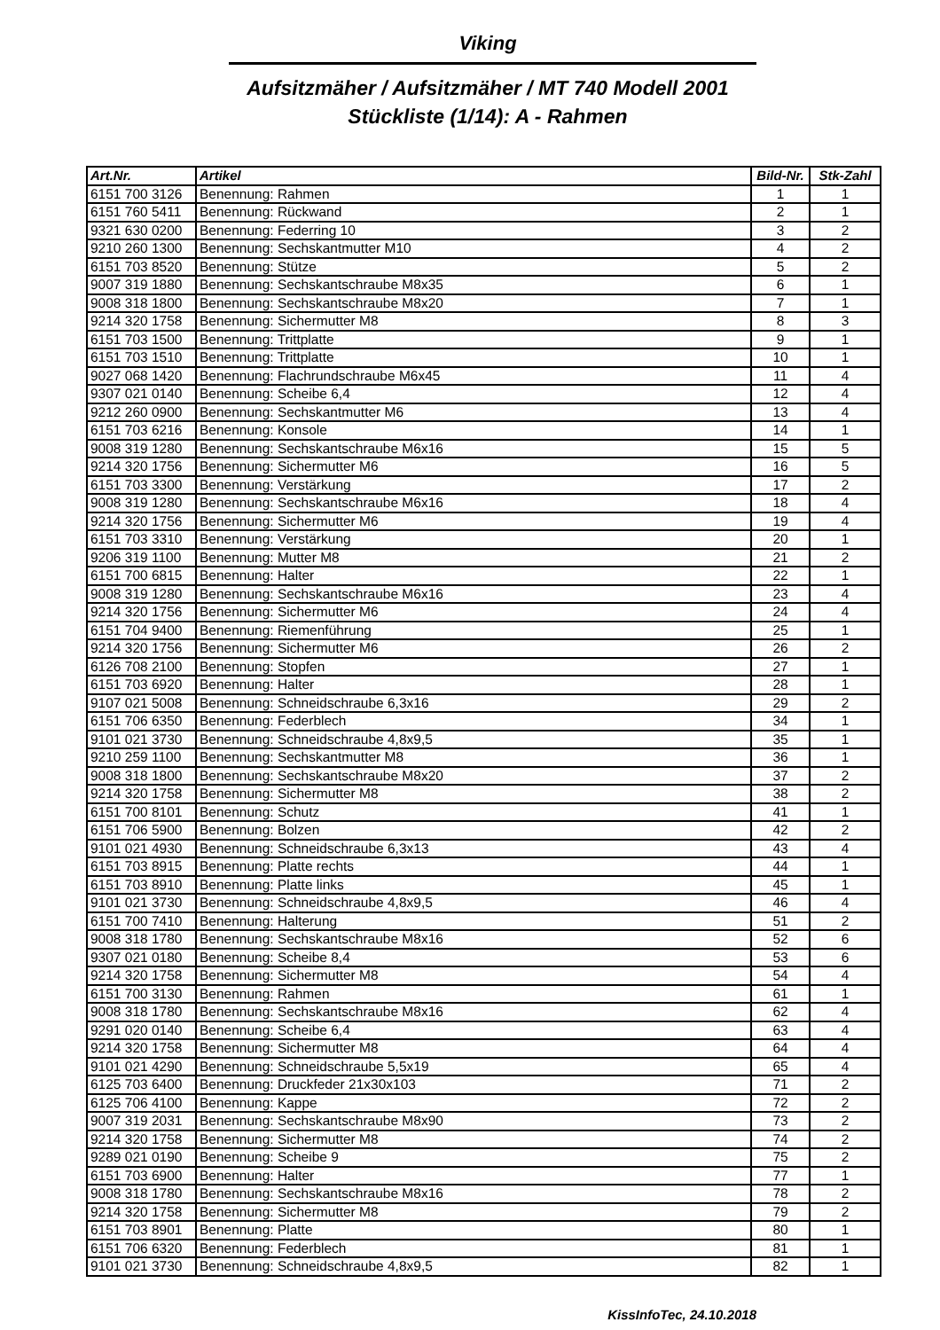Viking
Aufsitzmäher / Aufsitzmäher / MT 740 Modell 2001
Stückliste (1/14): A - Rahmen
| Art.Nr. | Artikel | Bild-Nr. | Stk-Zahl |
| --- | --- | --- | --- |
| 6151 700 3126 | Benennung: Rahmen | 1 | 1 |
| 6151 760 5411 | Benennung: Rückwand | 2 | 1 |
| 9321 630 0200 | Benennung: Federring 10 | 3 | 2 |
| 9210 260 1300 | Benennung: Sechskantmutter M10 | 4 | 2 |
| 6151 703 8520 | Benennung: Stütze | 5 | 2 |
| 9007 319 1880 | Benennung: Sechskantschraube M8x35 | 6 | 1 |
| 9008 318 1800 | Benennung: Sechskantschraube M8x20 | 7 | 1 |
| 9214 320 1758 | Benennung: Sichermutter M8 | 8 | 3 |
| 6151 703 1500 | Benennung: Trittplatte | 9 | 1 |
| 6151 703 1510 | Benennung: Trittplatte | 10 | 1 |
| 9027 068 1420 | Benennung: Flachrundschraube M6x45 | 11 | 4 |
| 9307 021 0140 | Benennung: Scheibe 6,4 | 12 | 4 |
| 9212 260 0900 | Benennung: Sechskantmutter M6 | 13 | 4 |
| 6151 703 6216 | Benennung: Konsole | 14 | 1 |
| 9008 319 1280 | Benennung: Sechskantschraube M6x16 | 15 | 5 |
| 9214 320 1756 | Benennung: Sichermutter M6 | 16 | 5 |
| 6151 703 3300 | Benennung: Verstärkung | 17 | 2 |
| 9008 319 1280 | Benennung: Sechskantschraube M6x16 | 18 | 4 |
| 9214 320 1756 | Benennung: Sichermutter M6 | 19 | 4 |
| 6151 703 3310 | Benennung: Verstärkung | 20 | 1 |
| 9206 319 1100 | Benennung: Mutter M8 | 21 | 2 |
| 6151 700 6815 | Benennung: Halter | 22 | 1 |
| 9008 319 1280 | Benennung: Sechskantschraube M6x16 | 23 | 4 |
| 9214 320 1756 | Benennung: Sichermutter M6 | 24 | 4 |
| 6151 704 9400 | Benennung: Riemenführung | 25 | 1 |
| 9214 320 1756 | Benennung: Sichermutter M6 | 26 | 2 |
| 6126 708 2100 | Benennung: Stopfen | 27 | 1 |
| 6151 703 6920 | Benennung: Halter | 28 | 1 |
| 9107 021 5008 | Benennung: Schneidschraube 6,3x16 | 29 | 2 |
| 6151 706 6350 | Benennung: Federblech | 34 | 1 |
| 9101 021 3730 | Benennung: Schneidschraube 4,8x9,5 | 35 | 1 |
| 9210 259 1100 | Benennung: Sechskantmutter M8 | 36 | 1 |
| 9008 318 1800 | Benennung: Sechskantschraube M8x20 | 37 | 2 |
| 9214 320 1758 | Benennung: Sichermutter M8 | 38 | 2 |
| 6151 700 8101 | Benennung: Schutz | 41 | 1 |
| 6151 706 5900 | Benennung: Bolzen | 42 | 2 |
| 9101 021 4930 | Benennung: Schneidschraube 6,3x13 | 43 | 4 |
| 6151 703 8915 | Benennung: Platte rechts | 44 | 1 |
| 6151 703 8910 | Benennung: Platte links | 45 | 1 |
| 9101 021 3730 | Benennung: Schneidschraube 4,8x9,5 | 46 | 4 |
| 6151 700 7410 | Benennung: Halterung | 51 | 2 |
| 9008 318 1780 | Benennung: Sechskantschraube M8x16 | 52 | 6 |
| 9307 021 0180 | Benennung: Scheibe 8,4 | 53 | 6 |
| 9214 320 1758 | Benennung: Sichermutter M8 | 54 | 4 |
| 6151 700 3130 | Benennung: Rahmen | 61 | 1 |
| 9008 318 1780 | Benennung: Sechskantschraube M8x16 | 62 | 4 |
| 9291 020 0140 | Benennung: Scheibe 6,4 | 63 | 4 |
| 9214 320 1758 | Benennung: Sichermutter M8 | 64 | 4 |
| 9101 021 4290 | Benennung: Schneidschraube 5,5x19 | 65 | 4 |
| 6125 703 6400 | Benennung: Druckfeder 21x30x103 | 71 | 2 |
| 6125 706 4100 | Benennung: Kappe | 72 | 2 |
| 9007 319 2031 | Benennung: Sechskantschraube M8x90 | 73 | 2 |
| 9214 320 1758 | Benennung: Sichermutter M8 | 74 | 2 |
| 9289 021 0190 | Benennung: Scheibe 9 | 75 | 2 |
| 6151 703 6900 | Benennung: Halter | 77 | 1 |
| 9008 318 1780 | Benennung: Sechskantschraube M8x16 | 78 | 2 |
| 9214 320 1758 | Benennung: Sichermutter M8 | 79 | 2 |
| 6151 703 8901 | Benennung: Platte | 80 | 1 |
| 6151 706 6320 | Benennung: Federblech | 81 | 1 |
| 9101 021 3730 | Benennung: Schneidschraube 4,8x9,5 | 82 | 1 |
KissInfoTec, 24.10.2018